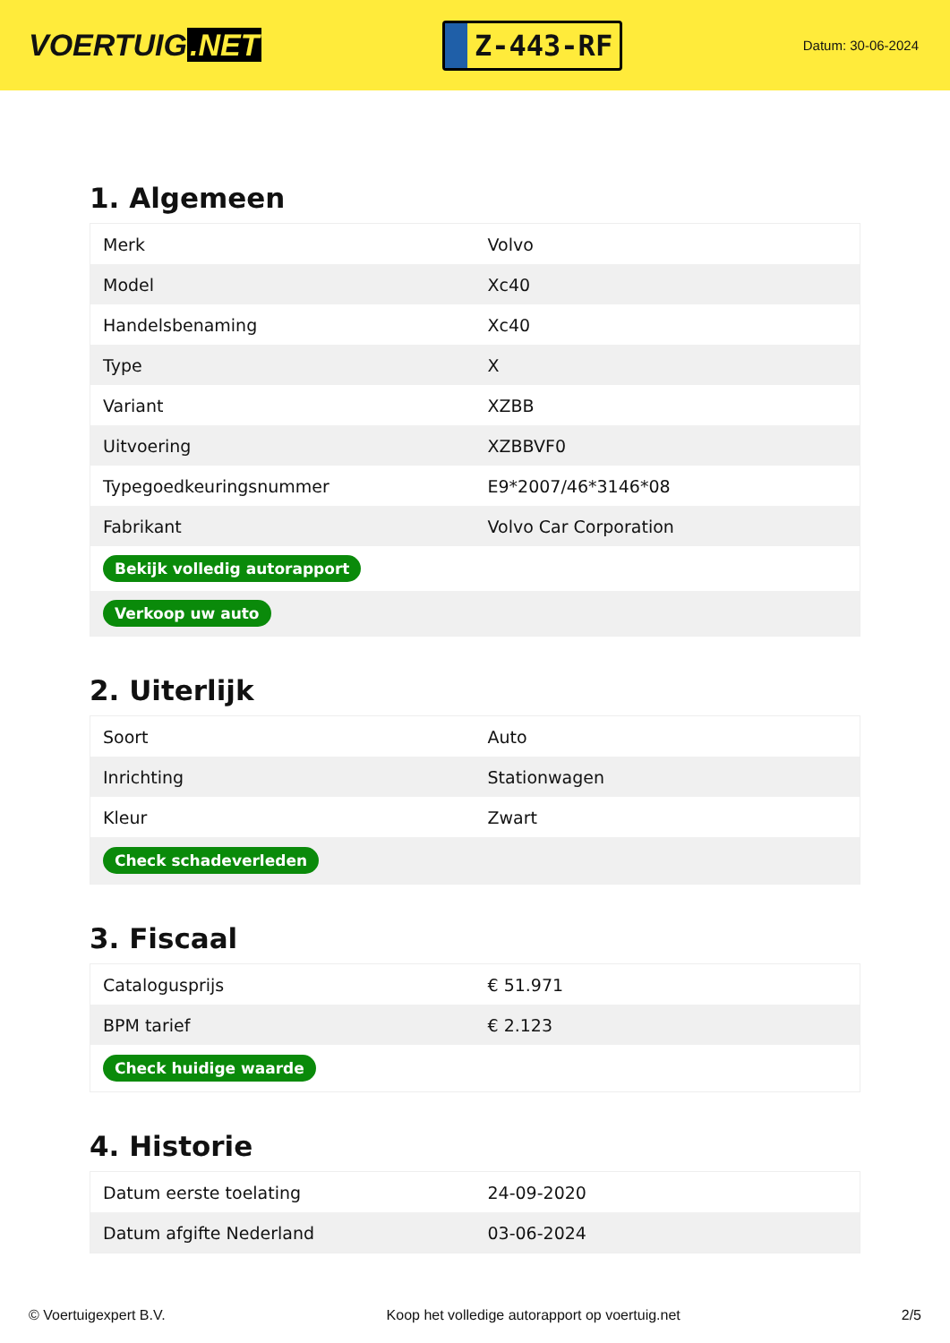VOERTUIG.NET
Z-443-RF
Datum: 30-06-2024
1. Algemeen
| Merk | Volvo |
| Model | Xc40 |
| Handelsbenaming | Xc40 |
| Type | X |
| Variant | XZBB |
| Uitvoering | XZBBVF0 |
| Typegoedkeuringsnummer | E9*2007/46*3146*08 |
| Fabrikant | Volvo Car Corporation |
| Bekijk volledig autorapport | |
| Verkoop uw auto | |
2. Uiterlijk
| Soort | Auto |
| Inrichting | Stationwagen |
| Kleur | Zwart |
| Check schadeverleden | |
3. Fiscaal
| Catalogusprijs | € 51.971 |
| BPM tarief | € 2.123 |
| Check huidige waarde | |
4. Historie
| Datum eerste toelating | 24-09-2020 |
| Datum afgifte Nederland | 03-06-2024 |
© Voertuigexpert B.V. Koop het volledige autorapport op voertuig.net 2/5